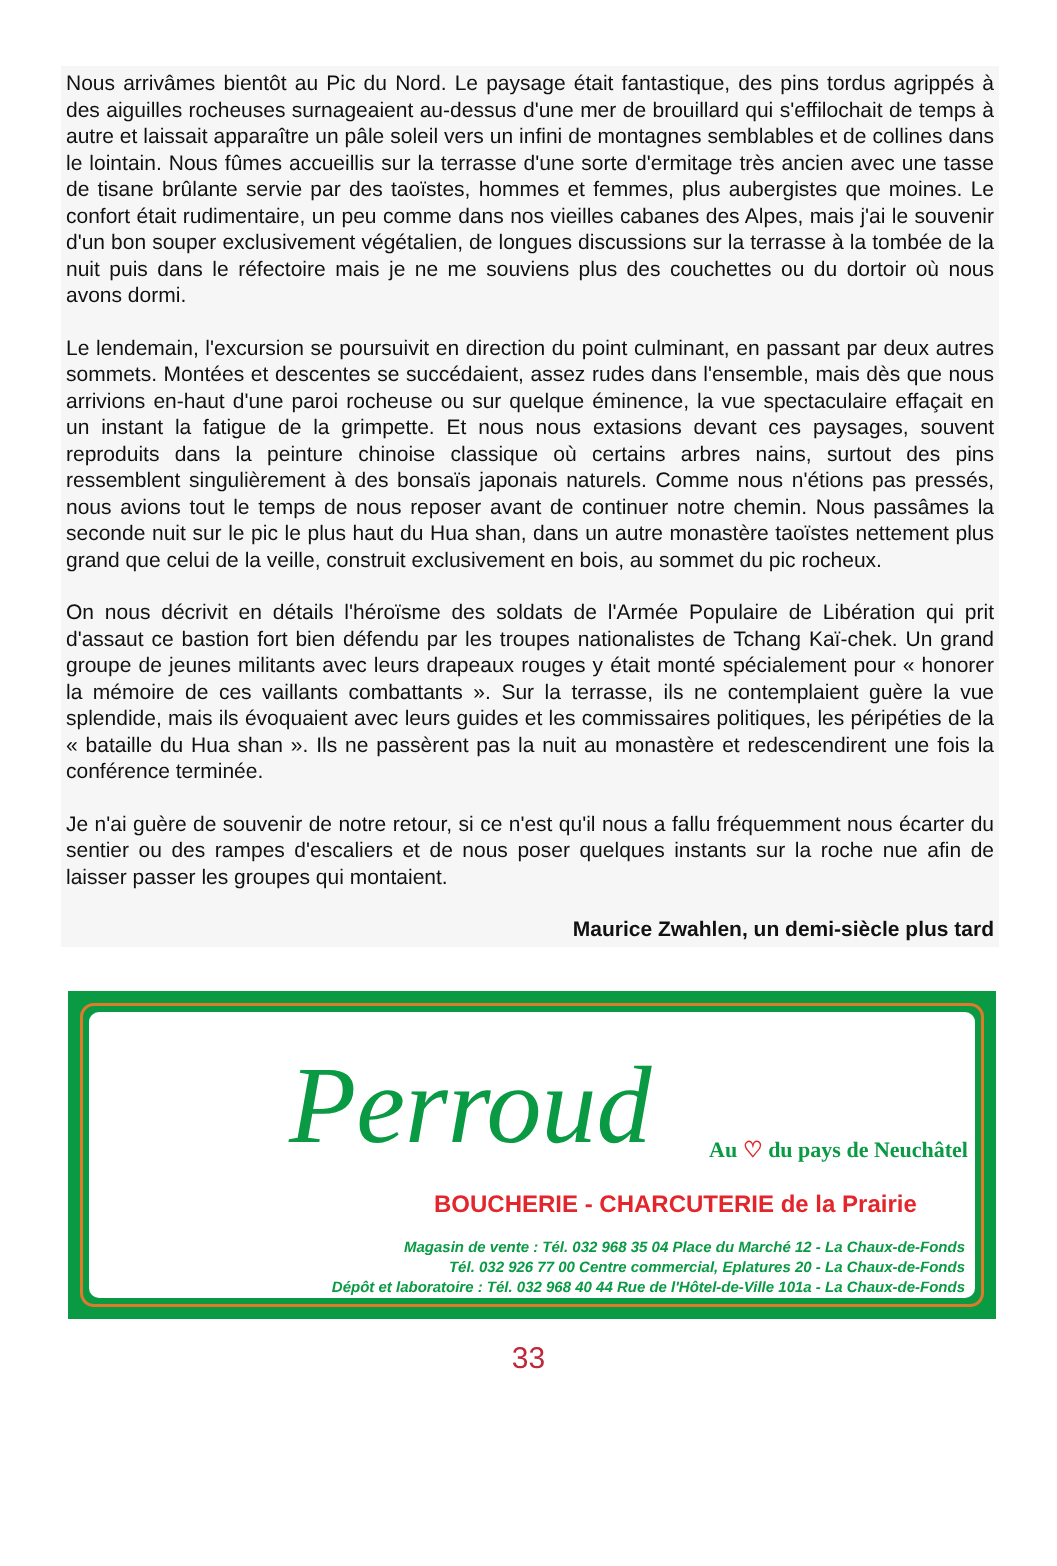Nous arrivâmes bientôt au Pic du Nord. Le paysage était fantastique, des pins tordus agrippés à des aiguilles rocheuses surnageaient au-dessus d'une mer de brouillard qui s'effilochait de temps à autre et laissait apparaître un pâle soleil vers un infini de montagnes semblables et de collines dans le lointain. Nous fûmes accueillis sur la terrasse d'une sorte d'ermitage très ancien avec une tasse de tisane brûlante servie par des taoïstes, hommes et femmes, plus aubergistes que moines. Le confort était rudimentaire, un peu comme dans nos vieilles cabanes des Alpes, mais j'ai le souvenir d'un bon souper exclusivement végétalien, de longues discussions sur la terrasse à la tombée de la nuit puis dans le réfectoire mais je ne me souviens plus des couchettes ou du dortoir où nous avons dormi.
Le lendemain, l'excursion se poursuivit en direction du point culminant, en passant par deux autres sommets. Montées et descentes se succédaient, assez rudes dans l'ensemble, mais dès que nous arrivions en-haut d'une paroi rocheuse ou sur quelque éminence, la vue spectaculaire effaçait en un instant la fatigue de la grimpette. Et nous nous extasions devant ces paysages, souvent reproduits dans la peinture chinoise classique où certains arbres nains, surtout des pins ressemblent singulièrement à des bonsaïs japonais naturels. Comme nous n'étions pas pressés, nous avions tout le temps de nous reposer avant de continuer notre chemin. Nous passâmes la seconde nuit sur le pic le plus haut du Hua shan, dans un autre monastère taoïstes nettement plus grand que celui de la veille, construit exclusivement en bois, au sommet du pic rocheux.
On nous décrivit en détails l'héroïsme des soldats de l'Armée Populaire de Libération qui prit d'assaut ce bastion fort bien défendu par les troupes nationalistes de Tchang Kaï-chek. Un grand groupe de jeunes militants avec leurs drapeaux rouges y était monté spécialement pour « honorer la mémoire de ces vaillants combattants ». Sur la terrasse, ils ne contemplaient guère la vue splendide, mais ils évoquaient avec leurs guides et les commissaires politiques, les péripéties de la « bataille du Hua shan ». Ils ne passèrent pas la nuit au monastère et redescendirent une fois la conférence terminée.
Je n'ai guère de souvenir de notre retour, si ce n'est qu'il nous a fallu fréquemment nous écarter du sentier ou des rampes d'escaliers et de nous poser quelques instants sur la roche nue afin de laisser passer les groupes qui montaient.
Maurice Zwahlen, un demi-siècle plus tard
Perroud Au ♡ du pays de Neuchâtel
BOUCHERIE - CHARCUTERIE de la Prairie
Magasin de vente : Tél. 032 968 35 04 Place du Marché 12 - La Chaux-de-Fonds
Tél. 032 926 77 00 Centre commercial, Eplatures 20 - La Chaux-de-Fonds
Dépôt et laboratoire : Tél. 032 968 40 44 Rue de l'Hôtel-de-Ville 101a - La Chaux-de-Fonds
33